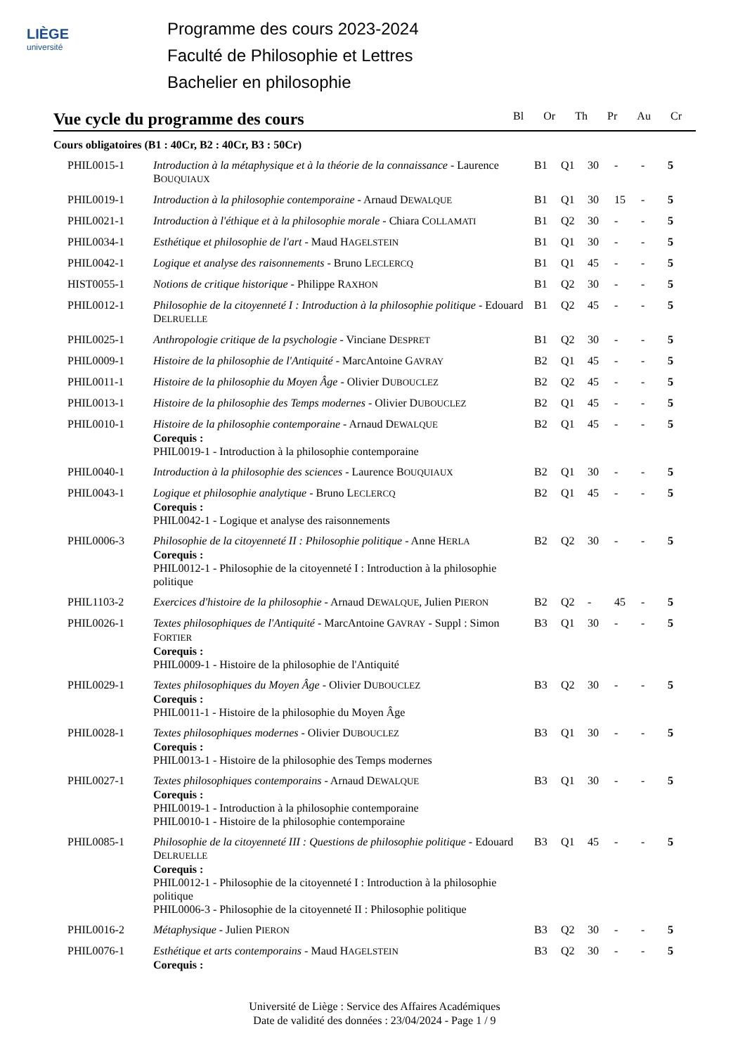LIÈGE
université
Programme des cours 2023-2024
Faculté de Philosophie et Lettres
Bachelier en philosophie
Vue cycle du programme des cours Bl Or Th Pr Au Cr
Cours obligatoires (B1 : 40Cr, B2 : 40Cr, B3 : 50Cr)
| PHIL0015-1 | Introduction à la métaphysique et à la théorie de la connaissance - Laurence B OUQUIAUX | B1 | Q1 | 30 | - | - | 5 |
| PHIL0019-1 | Introduction à la philosophie contemporaine - Arnaud D EWALQUE | B1 | Q1 | 30 | 15 | - | 5 |
| PHIL0021-1 | Introduction à l'éthique et à la philosophie morale - Chiara C OLLAMATI | B1 | Q2 | 30 | - | - | 5 |
| PHIL0034-1 | Esthétique et philosophie de l'art - Maud H AGELSTEIN | B1 | Q1 | 30 | - | - | 5 |
| PHIL0042-1 | Logique et analyse des raisonnements - Bruno L ECLERCQ | B1 | Q1 | 45 | - | - | 5 |
| HIST0055-1 | Notions de critique historique - Philippe R AXHON | B1 | Q2 | 30 | - | - | 5 |
| PHIL0012-1 | Philosophie de la citoyenneté I : Introduction à la philosophie politique - Edouard D ELRUELLE | B1 | Q2 | 45 | - | - | 5 |
| PHIL0025-1 | Anthropologie critique de la psychologie - Vinciane D ESPRET | B1 | Q2 | 30 | - | - | 5 |
| PHIL0009-1 | Histoire de la philosophie de l'Antiquité - MarcAntoine G AVRAY | B2 | Q1 | 45 | - | - | 5 |
| PHIL0011-1 | Histoire de la philosophie du Moyen Âge - Olivier D UBOUCLEZ | B2 | Q2 | 45 | - | - | 5 |
| PHIL0013-1 | Histoire de la philosophie des Temps modernes - Olivier D UBOUCLEZ | B2 | Q1 | 45 | - | - | 5 |
| PHIL0010-1 | Histoire de la philosophie contemporaine - Arnaud D EWALQUE Corequis : PHIL0019-1 - Introduction à la philosophie contemporaine | B2 | Q1 | 45 | - | - | 5 |
| PHIL0040-1 | Introduction à la philosophie des sciences - Laurence B OUQUIAUX | B2 | Q1 | 30 | - | - | 5 |
| PHIL0043-1 | Logique et philosophie analytique - Bruno L ECLERCQ Corequis : PHIL0042-1 - Logique et analyse des raisonnements | B2 | Q1 | 45 | - | - | 5 |
| PHIL0006-3 | Philosophie de la citoyenneté II : Philosophie politique - Anne H ERLA Corequis : PHIL0012-1 - Philosophie de la citoyenneté I : Introduction à la philosophie politique | B2 | Q2 | 30 | - | - | 5 |
| PHIL1103-2 | Exercices d'histoire de la philosophie - Arnaud D EWALQUE , Julien P IERON | B2 | Q2 | - | 45 | - | 5 |
| PHIL0026-1 | Textes philosophiques de l'Antiquité - MarcAntoine G AVRAY - Suppl : Simon F ORTIER Corequis : PHIL0009-1 - Histoire de la philosophie de l'Antiquité | B3 | Q1 | 30 | - | - | 5 |
| PHIL0029-1 | Textes philosophiques du Moyen Âge - Olivier D UBOUCLEZ Corequis : PHIL0011-1 - Histoire de la philosophie du Moyen Âge | B3 | Q2 | 30 | - | - | 5 |
| PHIL0028-1 | Textes philosophiques modernes - Olivier D UBOUCLEZ Corequis : PHIL0013-1 - Histoire de la philosophie des Temps modernes | B3 | Q1 | 30 | - | - | 5 |
| PHIL0027-1 | Textes philosophiques contemporains - Arnaud D EWALQUE Corequis : PHIL0019-1 - Introduction à la philosophie contemporaine PHIL0010-1 - Histoire de la philosophie contemporaine | B3 | Q1 | 30 | - | - | 5 |
| PHIL0085-1 | Philosophie de la citoyenneté III : Questions de philosophie politique - Edouard D ELRUELLE Corequis : PHIL0012-1 - Philosophie de la citoyenneté I : Introduction à la philosophie politique PHIL0006-3 - Philosophie de la citoyenneté II : Philosophie politique | B3 | Q1 | 45 | - | - | 5 |
| PHIL0016-2 | Métaphysique - Julien P IERON | B3 | Q2 | 30 | - | - | 5 |
| PHIL0076-1 | Esthétique et arts contemporains - Maud H AGELSTEIN Corequis : | B3 | Q2 | 30 | - | - | 5 |
Université de Liège : Service des Affaires Académiques
Date de validité des données : 23/04/2024 - Page 1 / 9